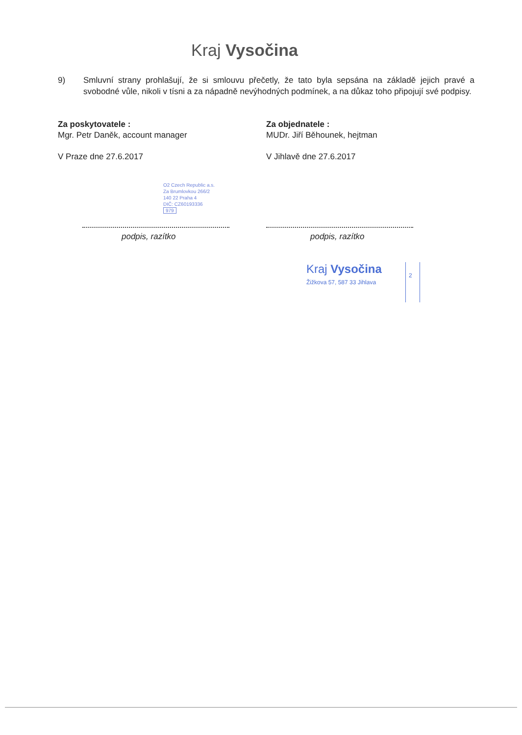Kraj Vysočina
9) Smluvní strany prohlašují, že si smlouvu přečetly, že tato byla sepsána na základě jejich pravé a svobodné vůle, nikoli v tísni a za nápadně nevýhodných podmínek, a na důkaz toho připojují své podpisy.
Za poskytovatele :
Mgr. Petr Daněk, account manager
V Praze dne 27.6.2017
O2 Czech Republic a.s.
Za Brumlovkou 266/2
140 22 Praha 4
DIČ: CZ60193336
979
podpis, razítko
Za objednatele :
MUDr. Jiří Běhounek, hejtman
V Jihlavě dne 27.6.2017
podpis, razítko
Kraj Vysočina
Žižkova 57, 587 33 Jihlava
2